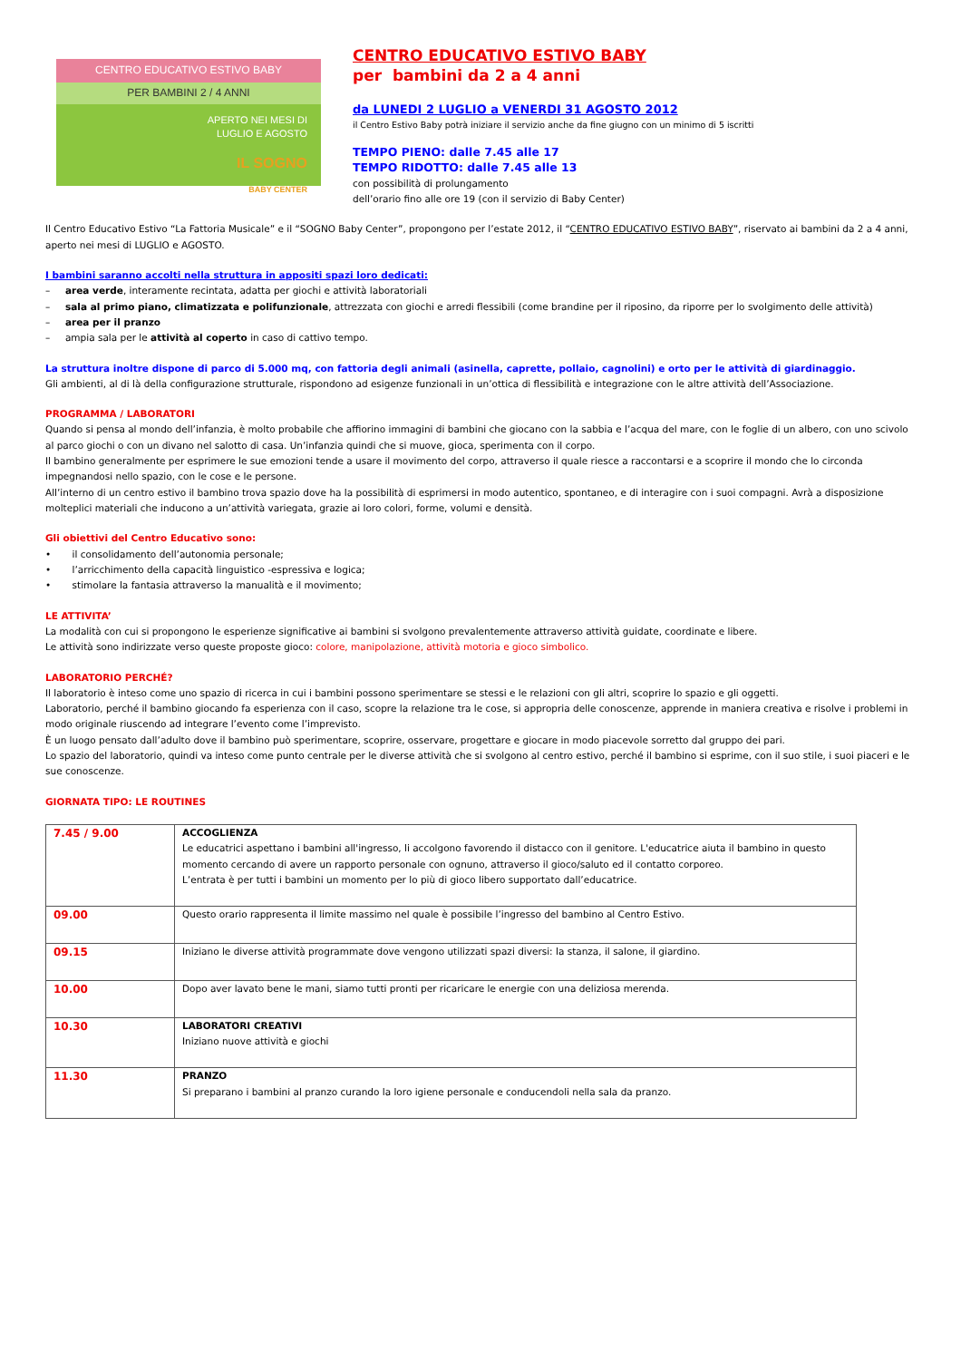CENTRO EDUCATIVO ESTIVO BABY
PER BAMBINI 2 / 4 ANNI
APERTO NEI MESI DI
LUGLIO E AGOSTO
IL SOGNO
BABY CENTER
CENTRO EDUCATIVO ESTIVO BABY
per bambini da 2 a 4 anni
da LUNEDI 2 LUGLIO a VENERDI 31 AGOSTO 2012
il Centro Estivo Baby potrà iniziare il servizio anche da fine giugno con un minimo di 5 iscritti
TEMPO PIENO: dalle 7.45 alle 17
TEMPO RIDOTTO: dalle 7.45 alle 13
con possibilità di prolungamento
dell’orario fino alle ore 19 (con il servizio di Baby Center)
Il Centro Educativo Estivo “La Fattoria Musicale” e il “SOGNO Baby Center”, propongono per l’estate 2012, il “CENTRO EDUCATIVO ESTIVO BABY”, riservato ai bambini da 2 a 4 anni, aperto nei mesi di LUGLIO e AGOSTO.
I bambini saranno accolti nella struttura in appositi spazi loro dedicati:
– area verde, interamente recintata, adatta per giochi e attività laboratoriali
– sala al primo piano, climatizzata e polifunzionale, attrezzata con giochi e arredi flessibili (come brandine per il riposino, da riporre per lo svolgimento delle attività)
– area per il pranzo
– ampia sala per le attività al coperto in caso di cattivo tempo.
La struttura inoltre dispone di parco di 5.000 mq, con fattoria degli animali (asinella, caprette, pollaio, cagnolini) e orto per le attività di giardinaggio.
Gli ambienti, al di là della configurazione strutturale, rispondono ad esigenze funzionali in un’ottica di flessibilità e integrazione con le altre attività dell’Associazione.
PROGRAMMA / LABORATORI
Quando si pensa al mondo dell’infanzia, è molto probabile che affiorino immagini di bambini che giocano con la sabbia e l’acqua del mare, con le foglie di un albero, con uno scivolo al parco giochi o con un divano nel salotto di casa. Un’infanzia quindi che si muove, gioca, sperimenta con il corpo.
Il bambino generalmente per esprimere le sue emozioni tende a usare il movimento del corpo, attraverso il quale riesce a raccontarsi e a scoprire il mondo che lo circonda impegnandosi nello spazio, con le cose e le persone.
All’interno di un centro estivo il bambino trova spazio dove ha la possibilità di esprimersi in modo autentico, spontaneo, e di interagire con i suoi compagni. Avrà a disposizione molteplici materiali che inducono a un’attività variegata, grazie ai loro colori, forme, volumi e densità.
Gli obiettivi del Centro Educativo sono:
• il consolidamento dell’autonomia personale;
• l’arricchimento della capacità linguistico -espressiva e logica;
• stimolare la fantasia attraverso la manualità e il movimento;
LE ATTIVITA’
La modalità con cui si propongono le esperienze significative ai bambini si svolgono prevalentemente attraverso attività guidate, coordinate e libere.
Le attività sono indirizzate verso queste proposte gioco: colore, manipolazione, attività motoria e gioco simbolico.
LABORATORIO PERCHÉ?
Il laboratorio è inteso come uno spazio di ricerca in cui i bambini possono sperimentare se stessi e le relazioni con gli altri, scoprire lo spazio e gli oggetti.
Laboratorio, perché il bambino giocando fa esperienza con il caso, scopre la relazione tra le cose, si appropria delle conoscenze, apprende in maniera creativa e risolve i problemi in modo originale riuscendo ad integrare l’evento come l’imprevisto.
È un luogo pensato dall’adulto dove il bambino può sperimentare, scoprire, osservare, progettare e giocare in modo piacevole sorretto dal gruppo dei pari.
Lo spazio del laboratorio, quindi va inteso come punto centrale per le diverse attività che si svolgono al centro estivo, perché il bambino si esprime, con il suo stile, i suoi piaceri e le sue conoscenze.
GIORNATA TIPO: LE ROUTINES
| 7.45 / 9.00 | ACCOGLIENZA Le educatrici aspettano i bambini all'ingresso, li accolgono favorendo il distacco con il genitore. L'educatrice aiuta il bambino in questo momento cercando di avere un rapporto personale con ognuno, attraverso il gioco/saluto ed il contatto corporeo. L’entrata è per tutti i bambini un momento per lo più di gioco libero supportato dall’educatrice. |
| 09.00 | Questo orario rappresenta il limite massimo nel quale è possibile l’ingresso del bambino al Centro Estivo. |
| 09.15 | Iniziano le diverse attività programmate dove vengono utilizzati spazi diversi: la stanza, il salone, il giardino. |
| 10.00 | Dopo aver lavato bene le mani, siamo tutti pronti per ricaricare le energie con una deliziosa merenda. |
| 10.30 | LABORATORI CREATIVI Iniziano nuove attività e giochi |
| 11.30 | PRANZO Si preparano i bambini al pranzo curando la loro igiene personale e conducendoli nella sala da pranzo. |